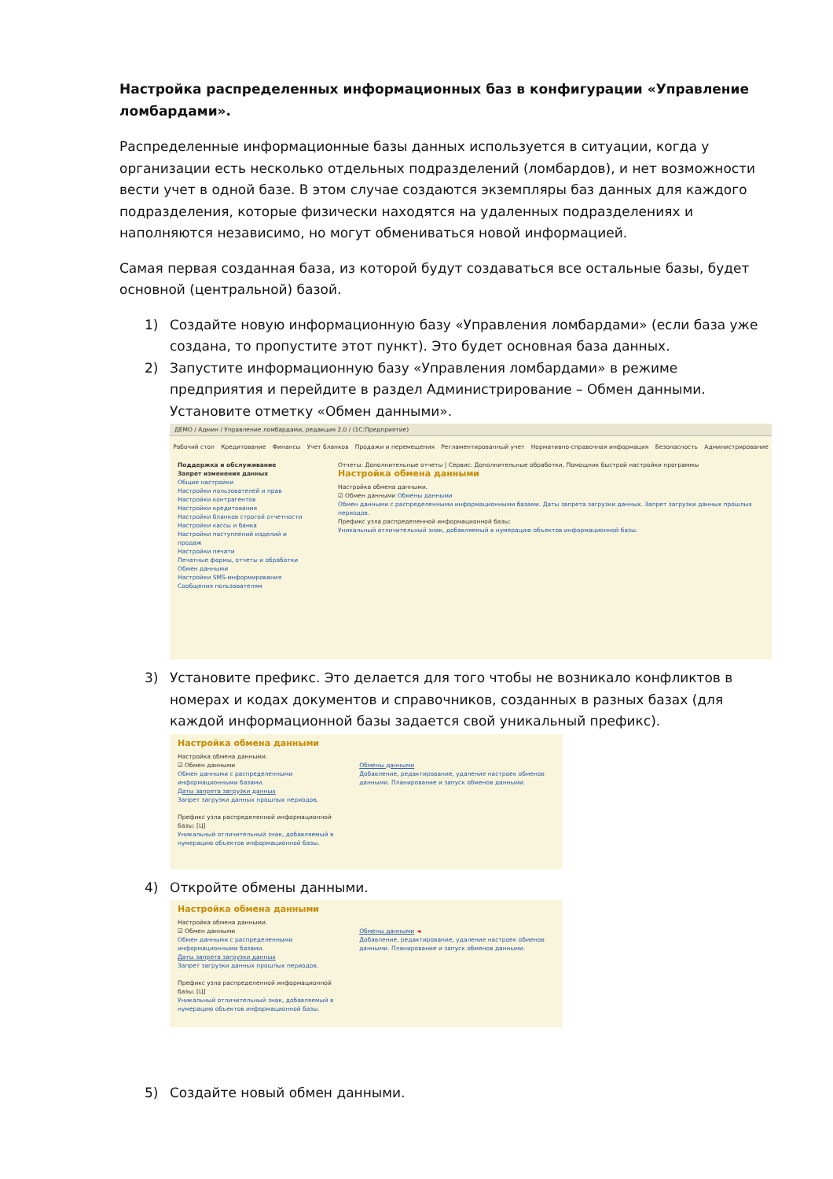Настройка распределенных информационных баз в конфигурации «Управление ломбардами».
Распределенные информационные базы данных используется в ситуации, когда у организации есть несколько отдельных подразделений (ломбардов), и нет возможности вести учет в одной базе. В этом случае создаются экземпляры баз данных для каждого подразделения, которые физически находятся на удаленных подразделениях и наполняются независимо, но могут обмениваться новой информацией.
Самая первая созданная база, из которой будут создаваться все остальные базы, будет основной (центральной) базой.
1) Создайте новую информационную базу «Управления ломбардами» (если база уже создана, то пропустите этот пункт). Это будет основная база данных.
2) Запустите информационную базу «Управления ломбардами» в режиме предприятия и перейдите в раздел Администрирование – Обмен данными.
Установите отметку «Обмен данными».
ДЕМО / Админ / Управление ломбардами, редакция 2.0 / (1С:Предприятие)
Рабочий стол Кредитование Финансы Учет бланков Продажи и перемещения Регламентированный учет Нормативно-справочная информация Безопасность Администрирование
Поддержка и обслуживание
Запрет изменения данных
Общие настройки
Настройки пользователей и прав
Настройки контрагентов
Настройки кредитования
Настройки бланков строгой отчетности
Настройки кассы и банка
Настройки поступлений изделий и продаж
Настройки печати
Печатные формы, отчеты и обработки
Обмен данными
Настройки SMS-информирования
Сообщения пользователям
Отчеты: Дополнительные отчеты | Сервис: Дополнительные обработки, Помощник быстрой настройки программы
Настройка обмена данными
Настройка обмена данными.
☑ Обмен данными Обмены данными
Обмен данными с распределенными информационными базами. Даты запрета загрузки данных. Запрет загрузки данных прошлых периодов.
Префикс узла распределенной информационной базы:
Уникальный отличительный знак, добавляемый в нумерацию объектов информационной базы.
3) Установите префикс. Это делается для того чтобы не возникало конфликтов в номерах и кодах документов и справочников, созданных в разных базах (для каждой информационной базы задается свой уникальный префикс).
Настройка обмена данными
Настройка обмена данными.
☑ Обмен данными
Обмен данными с распределенными информационными базами.
Даты запрета загрузки данных
Запрет загрузки данных прошлых периодов.
Префикс узла распределенной информационной базы: [Ц]
Уникальный отличительный знак, добавляемый в нумерацию объектов информационной базы.
Обмены данными
Добавление, редактирование, удаление настроек обменов данными. Планирование и запуск обменов данными.
4) Откройте обмены данными.
Настройка обмена данными
Настройка обмена данными.
☑ Обмен данными
Обмен данными с распределенными информационными базами.
Даты запрета загрузки данных
Запрет загрузки данных прошлых периодов.
Префикс узла распределенной информационной базы: [Ц]
Уникальный отличительный знак, добавляемый в нумерацию объектов информационной базы.
Обмены данными ◄
Добавление, редактирование, удаление настроек обменов данными. Планирование и запуск обменов данными.
5) Создайте новый обмен данными.